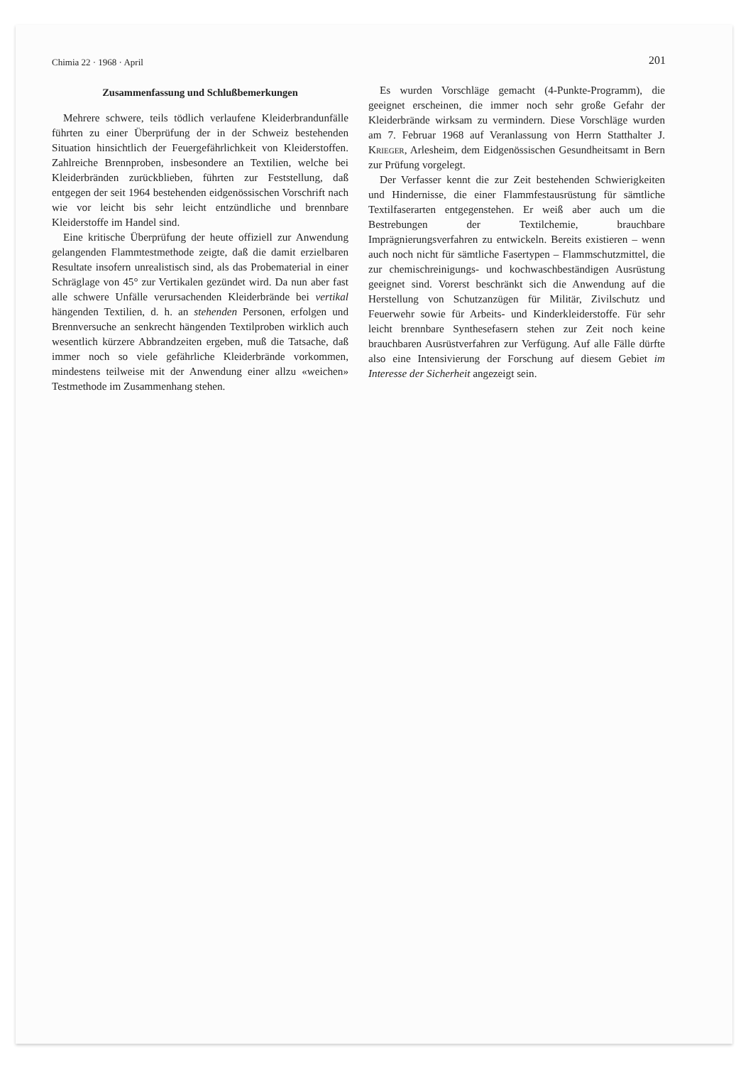Chimia 22 · 1968 · April 201
Zusammenfassung und Schlußbemerkungen
Mehrere schwere, teils tödlich verlaufene Kleiderbrandunfälle führten zu einer Überprüfung der in der Schweiz bestehenden Situation hinsichtlich der Feuergefährlichkeit von Kleiderstoffen. Zahlreiche Brennproben, insbesondere an Textilien, welche bei Kleiderbränden zurückblieben, führten zur Feststellung, daß entgegen der seit 1964 bestehenden eidgenössischen Vorschrift nach wie vor leicht bis sehr leicht entzündliche und brennbare Kleiderstoffe im Handel sind.
Eine kritische Überprüfung der heute offiziell zur Anwendung gelangenden Flammtestmethode zeigte, daß die damit erzielbaren Resultate insofern unrealistisch sind, als das Probematerial in einer Schräglage von 45° zur Vertikalen gezündet wird. Da nun aber fast alle schwere Unfälle verursachenden Kleiderbrände bei vertikal hängenden Textilien, d. h. an stehenden Personen, erfolgen und Brennversuche an senkrecht hängenden Textilproben wirklich auch wesentlich kürzere Abbrandzeiten ergeben, muß die Tatsache, daß immer noch so viele gefährliche Kleiderbrände vorkommen, mindestens teilweise mit der Anwendung einer allzu «weichen» Testmethode im Zusammenhang stehen.
Es wurden Vorschläge gemacht (4-Punkte-Programm), die geeignet erscheinen, die immer noch sehr große Gefahr der Kleiderbrände wirksam zu vermindern. Diese Vorschläge wurden am 7. Februar 1968 auf Veranlassung von Herrn Statthalter J. Krieger, Arlesheim, dem Eidgenössischen Gesundheitsamt in Bern zur Prüfung vorgelegt.
Der Verfasser kennt die zur Zeit bestehenden Schwierigkeiten und Hindernisse, die einer Flammfestausrüstung für sämtliche Textilfaserarten entgegenstehen. Er weiß aber auch um die Bestrebungen der Textilchemie, brauchbare Imprägnierungsverfahren zu entwickeln. Bereits existieren – wenn auch noch nicht für sämtliche Fasertypen – Flammschutzmittel, die zur chemischreinigungs- und kochwaschbeständigen Ausrüstung geeignet sind. Vorerst beschränkt sich die Anwendung auf die Herstellung von Schutzanzügen für Militär, Zivilschutz und Feuerwehr sowie für Arbeits- und Kinderkleiderstoffe. Für sehr leicht brennbare Synthesefasern stehen zur Zeit noch keine brauchbaren Ausrüstverfahren zur Verfügung. Auf alle Fälle dürfte also eine Intensivierung der Forschung auf diesem Gebiet im Interesse der Sicherheit angezeigt sein.